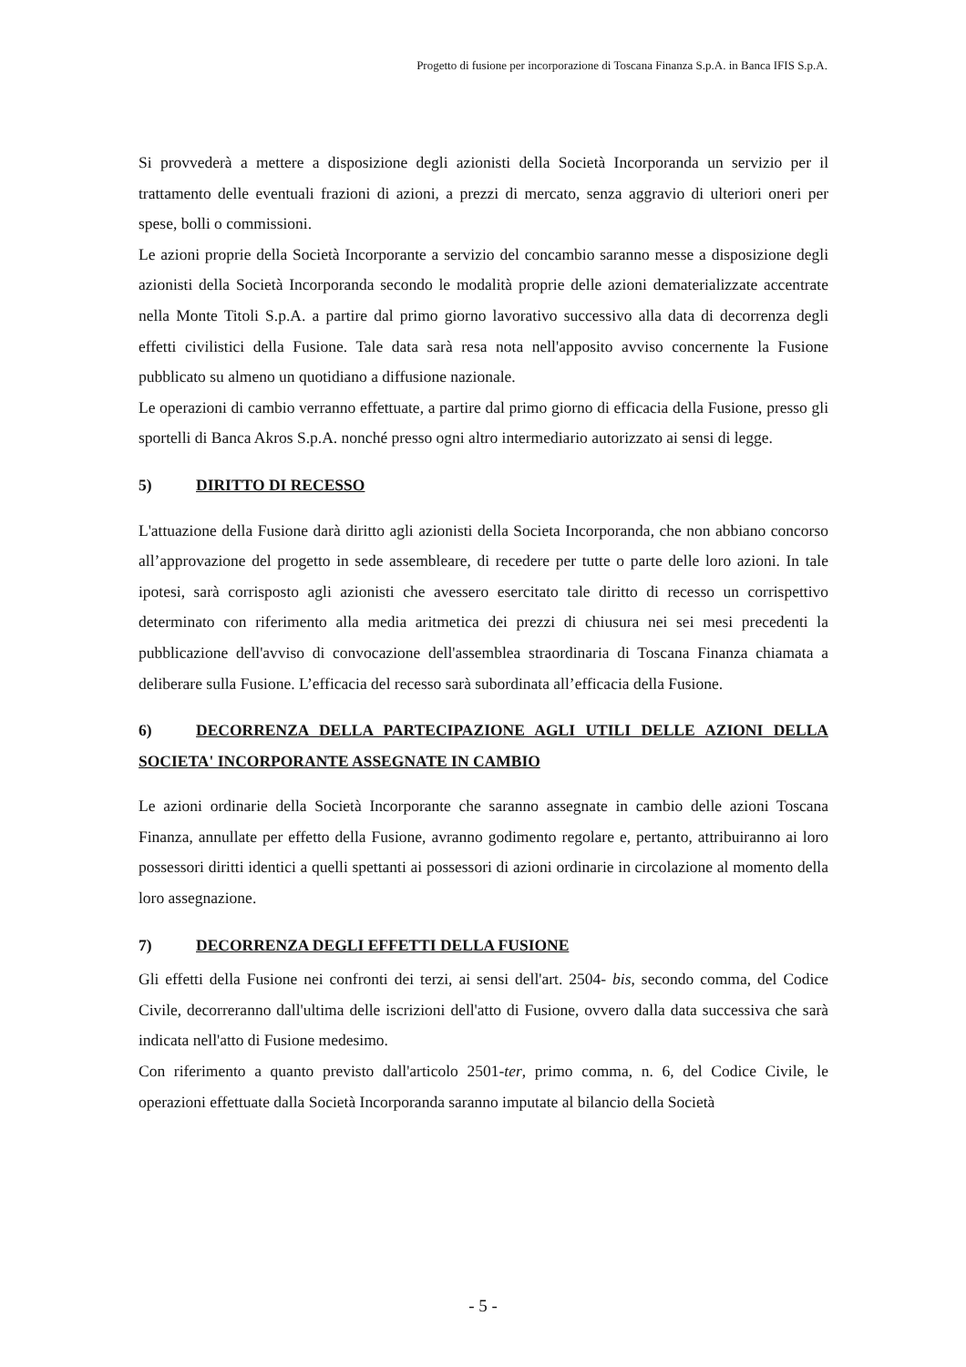Progetto di fusione per incorporazione di Toscana Finanza S.p.A. in Banca IFIS S.p.A.
Si provvederà a mettere a disposizione degli azionisti della Società Incorporanda un servizio per il trattamento delle eventuali frazioni di azioni, a prezzi di mercato, senza aggravio di ulteriori oneri per spese, bolli o commissioni.
Le azioni proprie della Società Incorporante a servizio del concambio saranno messe a disposizione degli azionisti della Società Incorporanda secondo le modalità proprie delle azioni dematerializzate accentrate nella Monte Titoli S.p.A. a partire dal primo giorno lavorativo successivo alla data di decorrenza degli effetti civilistici della Fusione. Tale data sarà resa nota nell'apposito avviso concernente la Fusione pubblicato su almeno un quotidiano a diffusione nazionale.
Le operazioni di cambio verranno effettuate, a partire dal primo giorno di efficacia della Fusione, presso gli sportelli di Banca Akros S.p.A. nonché presso ogni altro intermediario autorizzato ai sensi di legge.
5) DIRITTO DI RECESSO
L'attuazione della Fusione darà diritto agli azionisti della Societa Incorporanda, che non abbiano concorso all’approvazione del progetto in sede assembleare, di recedere per tutte o parte delle loro azioni. In tale ipotesi, sarà corrisposto agli azionisti che avessero esercitato tale diritto di recesso un corrispettivo determinato con riferimento alla media aritmetica dei prezzi di chiusura nei sei mesi precedenti la pubblicazione dell'avviso di convocazione dell'assemblea straordinaria di Toscana Finanza chiamata a deliberare sulla Fusione. L’efficacia del recesso sarà subordinata all’efficacia della Fusione.
6) DECORRENZA DELLA PARTECIPAZIONE AGLI UTILI DELLE AZIONI DELLA SOCIETA' INCORPORANTE ASSEGNATE IN CAMBIO
Le azioni ordinarie della Società Incorporante che saranno assegnate in cambio delle azioni Toscana Finanza, annullate per effetto della Fusione, avranno godimento regolare e, pertanto, attribuiranno ai loro possessori diritti identici a quelli spettanti ai possessori di azioni ordinarie in circolazione al momento della loro assegnazione.
7) DECORRENZA DEGLI EFFETTI DELLA FUSIONE
Gli effetti della Fusione nei confronti dei terzi, ai sensi dell'art. 2504- bis, secondo comma, del Codice Civile, decorreranno dall'ultima delle iscrizioni dell'atto di Fusione, ovvero dalla data successiva che sarà indicata nell'atto di Fusione medesimo.
Con riferimento a quanto previsto dall'articolo 2501-ter, primo comma, n. 6, del Codice Civile, le operazioni effettuate dalla Società Incorporanda saranno imputate al bilancio della Società
- 5 -